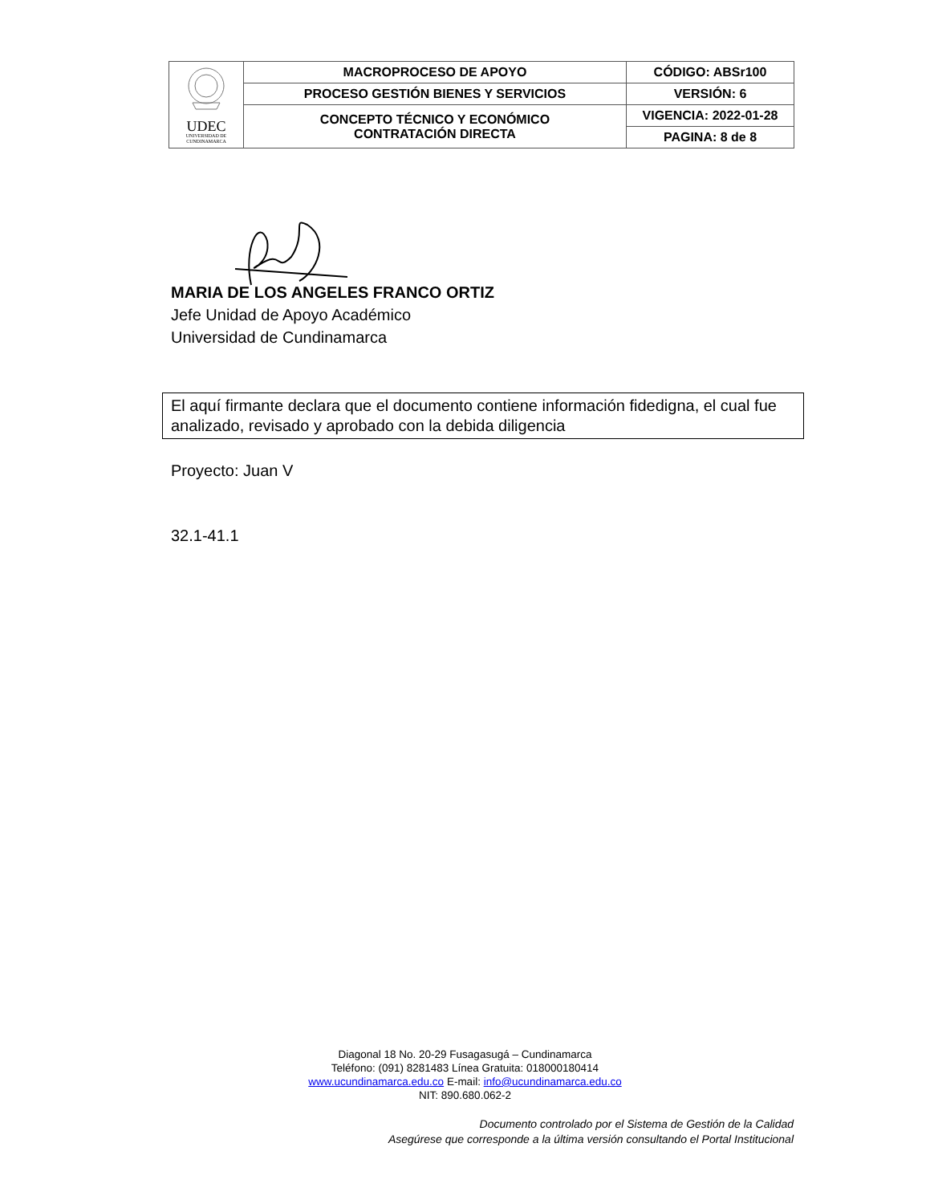| UDEC UNIVERSIDAD DE CUNDINAMARCA | MACROPROCESO DE APOYO | CÓDIGO: ABSr100 |
| | PROCESO GESTIÓN BIENES Y SERVICIOS | VERSIÓN: 6 |
| | CONCEPTO TÉCNICO Y ECONÓMICO CONTRATACIÓN DIRECTA | VIGENCIA: 2022-01-28 |
| | | PAGINA: 8 de 8 |
MARIA DE LOS ANGELES FRANCO ORTIZ
Jefe Unidad de Apoyo Académico
Universidad de Cundinamarca
El aquí firmante declara que el documento contiene información fidedigna, el cual fue analizado, revisado y aprobado con la debida diligencia
Proyecto: Juan V
32.1-41.1
Diagonal 18 No. 20-29 Fusagasugá – Cundinamarca
Teléfono: (091) 8281483 Línea Gratuita: 018000180414
www.ucundinamarca.edu.co E-mail: info@ucundinamarca.edu.co
NIT: 890.680.062-2
Documento controlado por el Sistema de Gestión de la Calidad
Asegúrese que corresponde a la última versión consultando el Portal Institucional